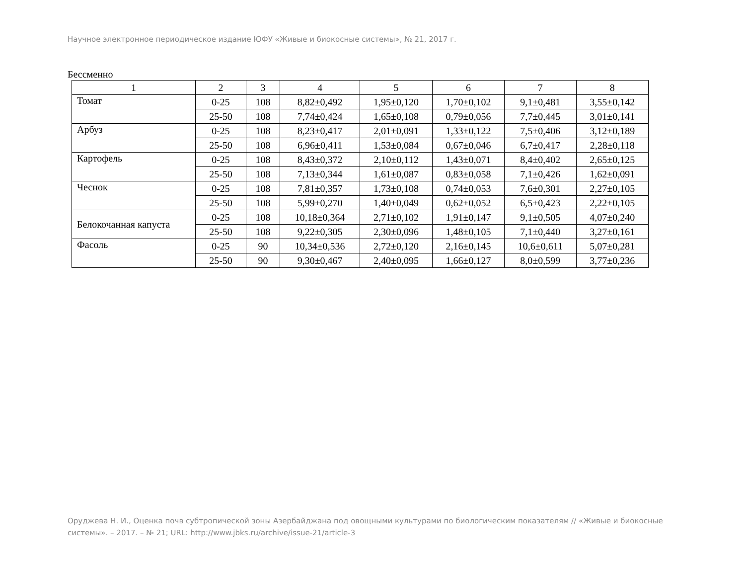Научное электронное периодическое издание ЮФУ «Живые и биокосные системы», № 21, 2017 г.
Бессменно
| 1 | 2 | 3 | 4 | 5 | 6 | 7 | 8 |
| --- | --- | --- | --- | --- | --- | --- | --- |
| Томат | 0-25 | 108 | 8,82±0,492 | 1,95±0,120 | 1,70±0,102 | 9,1±0,481 | 3,55±0,142 |
| | 25-50 | 108 | 7,74±0,424 | 1,65±0,108 | 0,79±0,056 | 7,7±0,445 | 3,01±0,141 |
| Арбуз | 0-25 | 108 | 8,23±0,417 | 2,01±0,091 | 1,33±0,122 | 7,5±0,406 | 3,12±0,189 |
| | 25-50 | 108 | 6,96±0,411 | 1,53±0,084 | 0,67±0,046 | 6,7±0,417 | 2,28±0,118 |
| Картофель | 0-25 | 108 | 8,43±0,372 | 2,10±0,112 | 1,43±0,071 | 8,4±0,402 | 2,65±0,125 |
| | 25-50 | 108 | 7,13±0,344 | 1,61±0,087 | 0,83±0,058 | 7,1±0,426 | 1,62±0,091 |
| Чеснок | 0-25 | 108 | 7,81±0,357 | 1,73±0,108 | 0,74±0,053 | 7,6±0,301 | 2,27±0,105 |
| | 25-50 | 108 | 5,99±0,270 | 1,40±0,049 | 0,62±0,052 | 6,5±0,423 | 2,22±0,105 |
| Белокочанная капуста | 0-25 | 108 | 10,18±0,364 | 2,71±0,102 | 1,91±0,147 | 9,1±0,505 | 4,07±0,240 |
| | 25-50 | 108 | 9,22±0,305 | 2,30±0,096 | 1,48±0,105 | 7,1±0,440 | 3,27±0,161 |
| Фасоль | 0-25 | 90 | 10,34±0,536 | 2,72±0,120 | 2,16±0,145 | 10,6±0,611 | 5,07±0,281 |
| | 25-50 | 90 | 9,30±0,467 | 2,40±0,095 | 1,66±0,127 | 8,0±0,599 | 3,77±0,236 |
Оруджева Н. И., Оценка почв субтропической зоны Азербайджана под овощными культурами по биологическим показателям // «Живые и биокосные системы». – 2017. – № 21; URL: http://www.jbks.ru/archive/issue-21/article-3